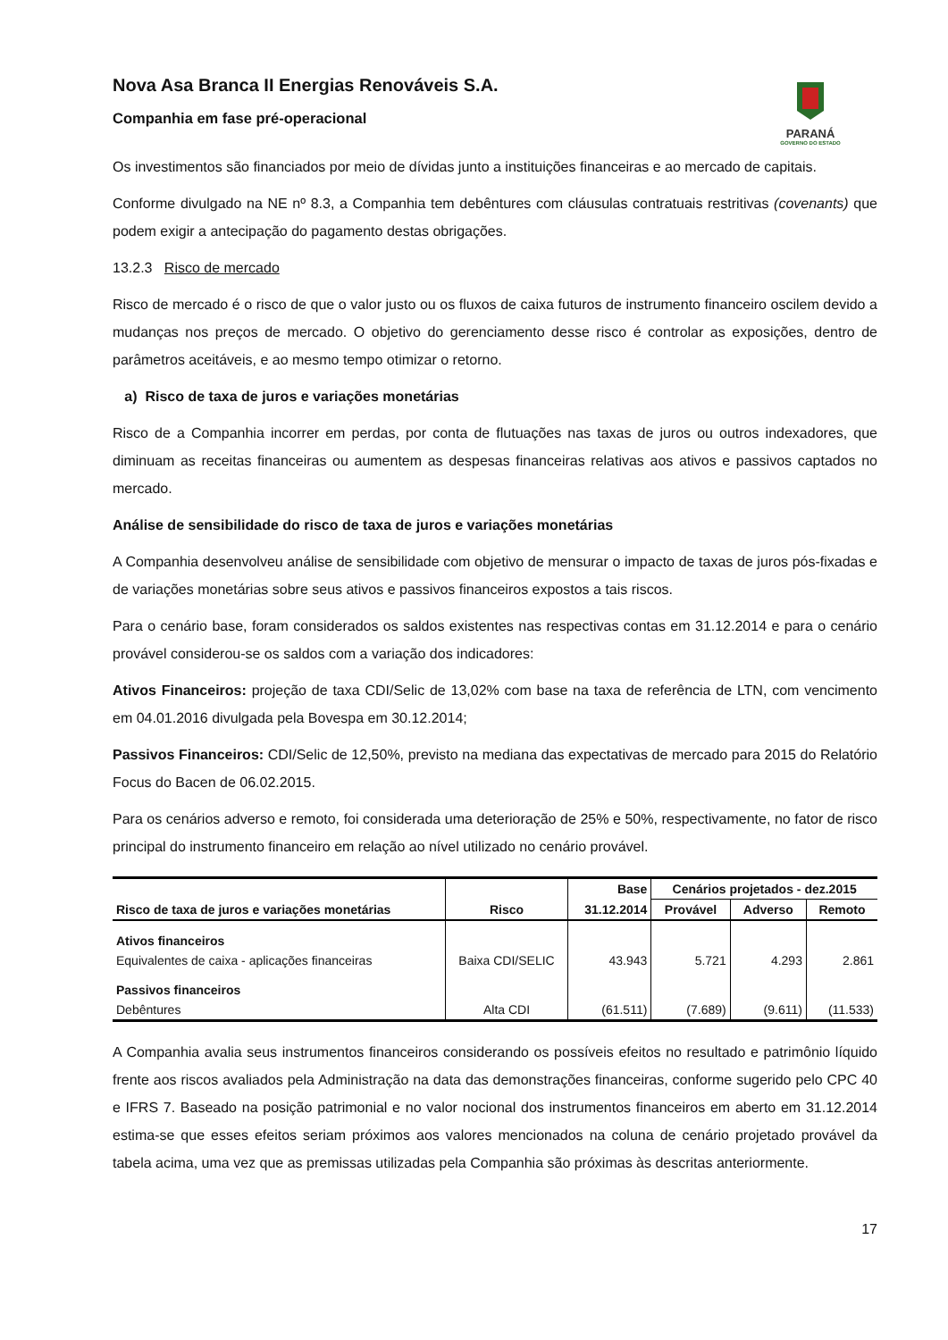Nova Asa Branca II Energias Renováveis S.A.
Companhia em fase pré-operacional
PARANÁ
GOVERNO DO ESTADO
Os investimentos são financiados por meio de dívidas junto a instituições financeiras e ao mercado de capitais.
Conforme divulgado na NE nº 8.3, a Companhia tem debêntures com cláusulas contratuais restritivas (covenants) que podem exigir a antecipação do pagamento destas obrigações.
13.2.3 Risco de mercado
Risco de mercado é o risco de que o valor justo ou os fluxos de caixa futuros de instrumento financeiro oscilem devido a mudanças nos preços de mercado. O objetivo do gerenciamento desse risco é controlar as exposições, dentro de parâmetros aceitáveis, e ao mesmo tempo otimizar o retorno.
a) Risco de taxa de juros e variações monetárias
Risco de a Companhia incorrer em perdas, por conta de flutuações nas taxas de juros ou outros indexadores, que diminuam as receitas financeiras ou aumentem as despesas financeiras relativas aos ativos e passivos captados no mercado.
Análise de sensibilidade do risco de taxa de juros e variações monetárias
A Companhia desenvolveu análise de sensibilidade com objetivo de mensurar o impacto de taxas de juros pós-fixadas e de variações monetárias sobre seus ativos e passivos financeiros expostos a tais riscos.
Para o cenário base, foram considerados os saldos existentes nas respectivas contas em 31.12.2014 e para o cenário provável considerou-se os saldos com a variação dos indicadores:
Ativos Financeiros: projeção de taxa CDI/Selic de 13,02% com base na taxa de referência de LTN, com vencimento em 04.01.2016 divulgada pela Bovespa em 30.12.2014;
Passivos Financeiros: CDI/Selic de 12,50%, previsto na mediana das expectativas de mercado para 2015 do Relatório Focus do Bacen de 06.02.2015.
Para os cenários adverso e remoto, foi considerada uma deterioração de 25% e 50%, respectivamente, no fator de risco principal do instrumento financeiro em relação ao nível utilizado no cenário provável.
| | | Base | Cenários projetados - dez.2015 | | |
| --- | --- | --- | --- | --- | --- |
| Risco de taxa de juros e variações monetárias | Risco | 31.12.2014 | Provável | Adverso | Remoto |
| Ativos financeiros | | | | | |
| Equivalentes de caixa - aplicações financeiras | Baixa CDI/SELIC | 43.943 | 5.721 | 4.293 | 2.861 |
| Passivos financeiros | | | | | |
| Debêntures | Alta CDI | (61.511) | (7.689) | (9.611) | (11.533) |
A Companhia avalia seus instrumentos financeiros considerando os possíveis efeitos no resultado e patrimônio líquido frente aos riscos avaliados pela Administração na data das demonstrações financeiras, conforme sugerido pelo CPC 40 e IFRS 7. Baseado na posição patrimonial e no valor nocional dos instrumentos financeiros em aberto em 31.12.2014 estima-se que esses efeitos seriam próximos aos valores mencionados na coluna de cenário projetado provável da tabela acima, uma vez que as premissas utilizadas pela Companhia são próximas às descritas anteriormente.
17